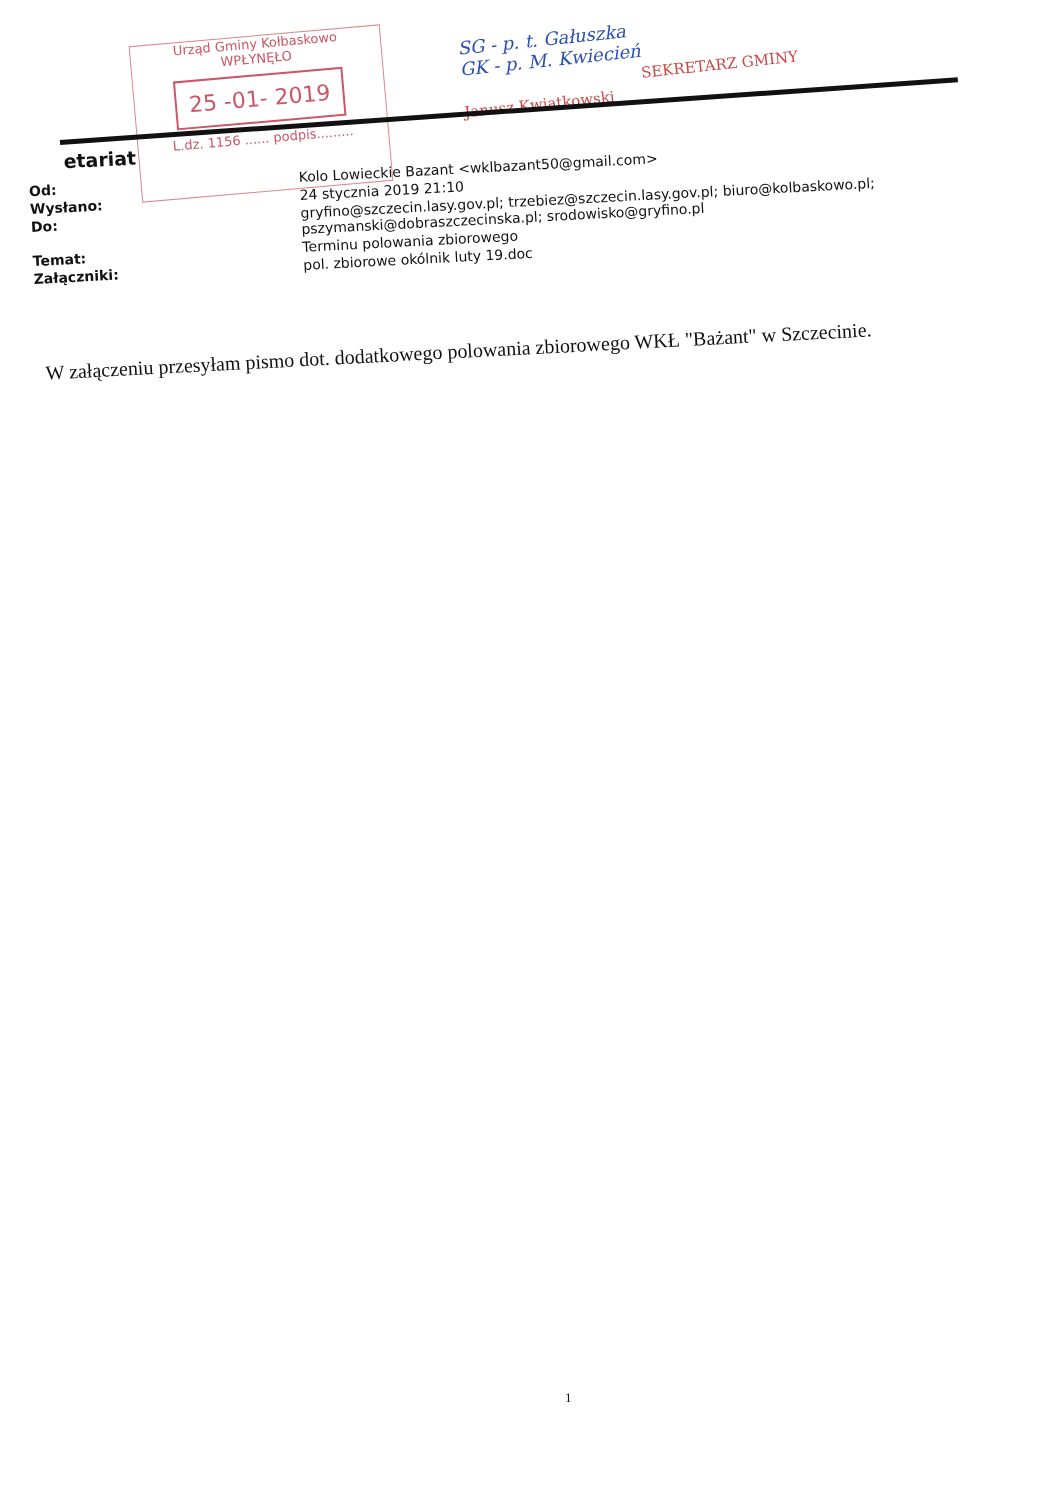etariat
| Od: | Kolo Lowieckie Bazant <wklbazant50@gmail.com> |
| Wysłano: | 24 stycznia 2019 21:10 |
| Do: | gryfino@szczecin.lasy.gov.pl; trzebiez@szczecin.lasy.gov.pl; biuro@kolbaskowo.pl; pszymanski@dobraszczecinska.pl; srodowisko@gryfino.pl |
| Temat: | Terminu polowania zbiorowego |
| Załączniki: | pol. zbiorowe okólnik luty 19.doc |
Urząd Gminy Kołbaskowo
WPŁYNĘŁO
25 -01- 2019
L.dz. 1156 ...... podpis.........
SG - p. t. Gałuszka
GK - p. M. Kwiecień
SEKRETARZ GMINY
Janusz Kwiatkowski
W załączeniu przesyłam pismo dot. dodatkowego polowania zbiorowego WKŁ "Bażant" w Szczecinie.
1